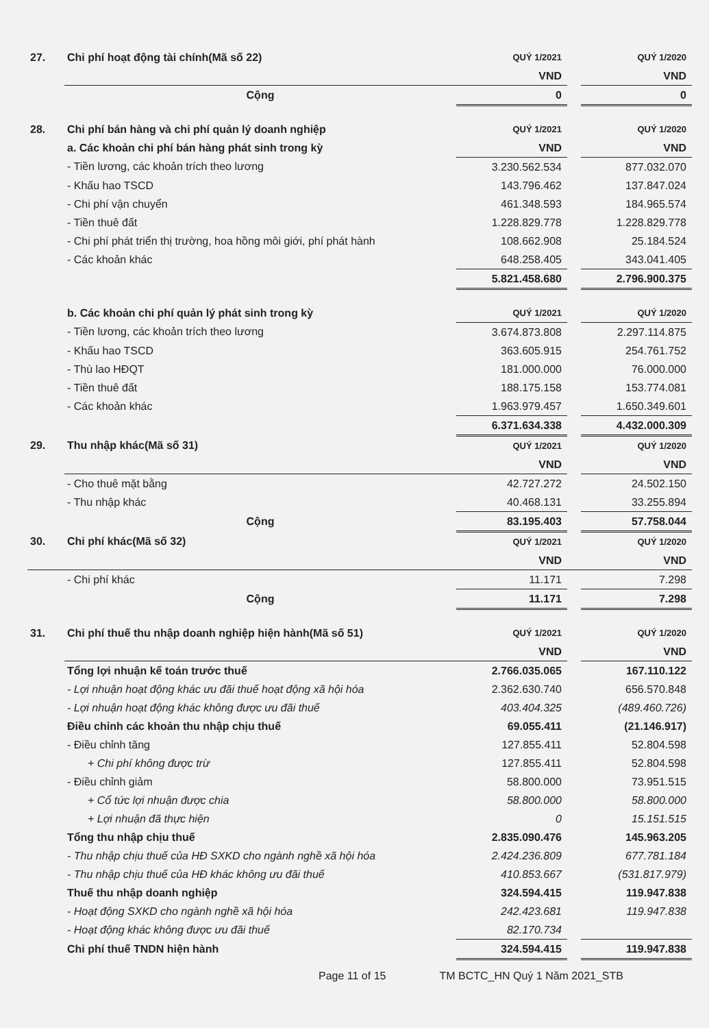| 27. | Chi phí hoạt động tài chính(Mã số 22) | QUÝ 1/2021 | | QUÝ 1/2020 |
| | | VND | | VND |
| | Cộng | 0 | | 0 |
| 28. | Chi phí bán hàng và chi phí quản lý doanh nghiệp | QUÝ 1/2021 | | QUÝ 1/2020 |
| | a. Các khoản chi phí bán hàng phát sinh trong kỳ | VND | | VND |
| | - Tiền lương, các khoản trích theo lương | 3.230.562.534 | | 877.032.070 |
| | - Khấu hao TSCD | 143.796.462 | | 137.847.024 |
| | - Chi phí vận chuyển | 461.348.593 | | 184.965.574 |
| | - Tiền thuê đất | 1.228.829.778 | | 1.228.829.778 |
| | - Chi phí phát triển thị trường, hoa hồng môi giới, phí phát hành | 108.662.908 | | 25.184.524 |
| | - Các khoản khác | 648.258.405 | | 343.041.405 |
| | | 5.821.458.680 | | 2.796.900.375 |
| | b. Các khoản chi phí quản lý phát sinh trong kỳ | QUÝ 1/2021 | | QUÝ 1/2020 |
| | - Tiền lương, các khoản trích theo lương | 3.674.873.808 | | 2.297.114.875 |
| | - Khấu hao TSCD | 363.605.915 | | 254.761.752 |
| | - Thù lao HĐQT | 181.000.000 | | 76.000.000 |
| | - Tiền thuê đất | 188.175.158 | | 153.774.081 |
| | - Các khoản khác | 1.963.979.457 | | 1.650.349.601 |
| | | 6.371.634.338 | | 4.432.000.309 |
| 29. | Thu nhập khác(Mã số 31) | QUÝ 1/2021 | | QUÝ 1/2020 |
| | | VND | | VND |
| | - Cho thuê mặt bằng | 42.727.272 | | 24.502.150 |
| | - Thu nhập khác | 40.468.131 | | 33.255.894 |
| | Cộng | 83.195.403 | | 57.758.044 |
| 30. | Chi phí khác(Mã số 32) | QUÝ 1/2021 | | QUÝ 1/2020 |
| | | VND | | VND |
| | - Chi phí khác | 11.171 | | 7.298 |
| | Cộng | 11.171 | | 7.298 |
| 31. | Chi phí thuế thu nhập doanh nghiệp hiện hành(Mã số 51) | QUÝ 1/2021 | | QUÝ 1/2020 |
| | | VND | | VND |
| | Tổng lợi nhuận kế toán trước thuế | 2.766.035.065 | | 167.110.122 |
| | - Lợi nhuận hoạt động khác ưu đãi thuế hoạt động xã hội hóa | 2.362.630.740 | | 656.570.848 |
| | - Lợi nhuận hoạt động khác không được ưu đãi thuế | 403.404.325 | | (489.460.726) |
| | Điều chỉnh các khoản thu nhập chịu thuế | 69.055.411 | | (21.146.917) |
| | - Điều chỉnh tăng | 127.855.411 | | 52.804.598 |
| | + Chi phí không được trừ | 127.855.411 | | 52.804.598 |
| | - Điều chỉnh giảm | 58.800.000 | | 73.951.515 |
| | + Cổ tức lợi nhuận được chia | 58.800.000 | | 58.800.000 |
| | + Lợi nhuận đã thực hiện | 0 | | 15.151.515 |
| | Tổng thu nhập chịu thuế | 2.835.090.476 | | 145.963.205 |
| | - Thu nhập chịu thuế của HĐ SXKD cho ngành nghề xã hội hóa | 2.424.236.809 | | 677.781.184 |
| | - Thu nhập chịu thuế của HĐ khác không ưu đãi thuế | 410.853.667 | | (531.817.979) |
| | Thuế thu nhập doanh nghiệp | 324.594.415 | | 119.947.838 |
| | - Hoạt động SXKD cho ngành nghề xã hội hóa | 242.423.681 | | 119.947.838 |
| | - Hoạt động khác không được ưu đãi thuế | 82.170.734 | | |
| | Chi phí thuế TNDN hiện hành | 324.594.415 | | 119.947.838 |
Page 11 of 15 TM BCTC_HN Quý 1 Năm 2021_STB